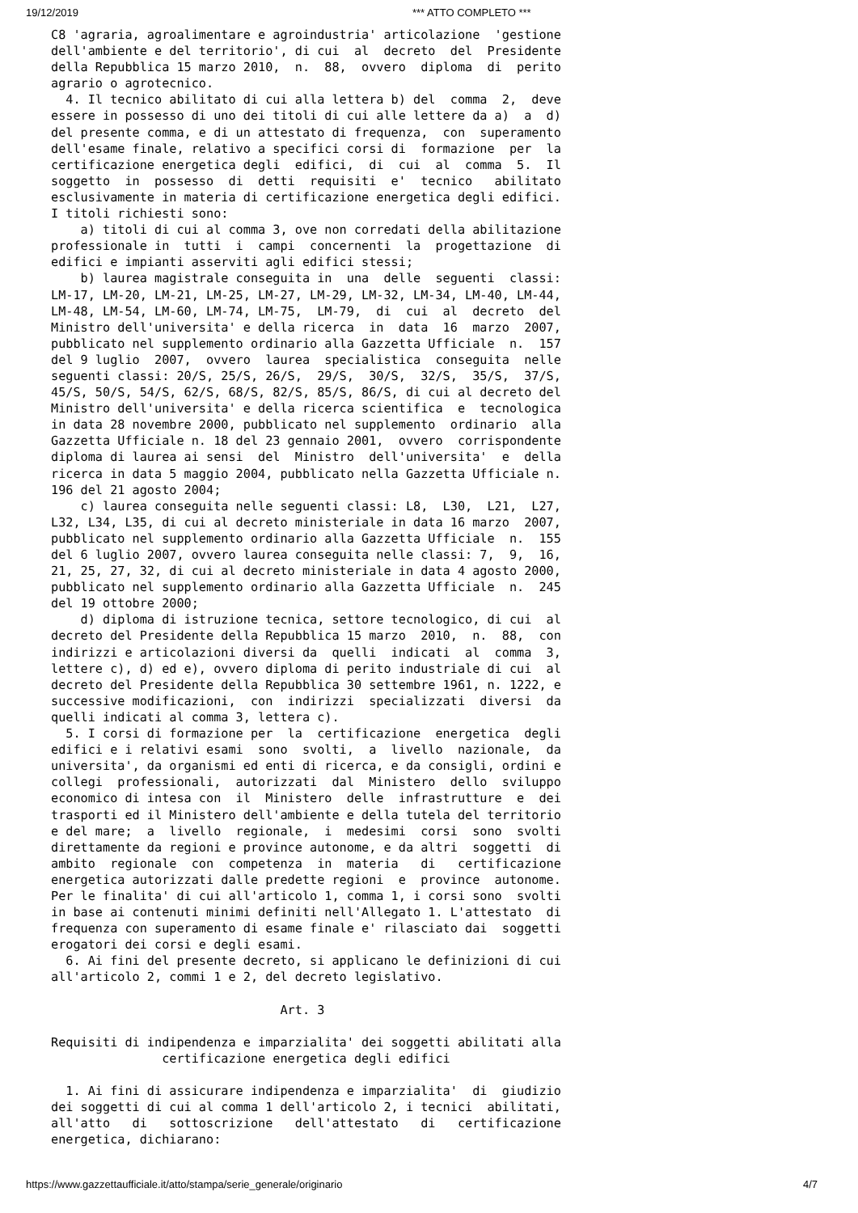19/12/2019 *** ATTO COMPLETO ***
C8 'agraria, agroalimentare e agroindustria' articolazione  'gestione
dell'ambiente e del territorio', di cui  al  decreto  del  Presidente
della Repubblica 15 marzo 2010,  n.  88,  ovvero  diploma  di  perito
agrario o agrotecnico.
  4. Il tecnico abilitato di cui alla lettera b) del  comma  2,  deve
essere in possesso di uno dei titoli di cui alle lettere da a)  a  d)
del presente comma, e di un attestato di frequenza,  con  superamento
dell'esame finale, relativo a specifici corsi di  formazione  per  la
certificazione energetica degli  edifici,  di  cui  al  comma  5.  Il
soggetto  in  possesso  di  detti  requisiti  e'  tecnico   abilitato
esclusivamente in materia di certificazione energetica degli edifici.
I titoli richiesti sono:
    a) titoli di cui al comma 3, ove non corredati della abilitazione
professionale in  tutti  i  campi  concernenti  la  progettazione  di
edifici e impianti asserviti agli edifici stessi;
    b) laurea magistrale conseguita in  una  delle  seguenti  classi:
LM-17, LM-20, LM-21, LM-25, LM-27, LM-29, LM-32, LM-34, LM-40, LM-44,
LM-48, LM-54, LM-60, LM-74, LM-75,  LM-79,  di  cui  al  decreto  del
Ministro dell'universita' e della ricerca  in  data  16  marzo  2007,
pubblicato nel supplemento ordinario alla Gazzetta Ufficiale  n.  157
del 9 luglio  2007,  ovvero  laurea  specialistica  conseguita  nelle
seguenti classi: 20/S, 25/S, 26/S,  29/S,  30/S,  32/S,  35/S,  37/S,
45/S, 50/S, 54/S, 62/S, 68/S, 82/S, 85/S, 86/S, di cui al decreto del
Ministro dell'universita' e della ricerca scientifica  e  tecnologica
in data 28 novembre 2000, pubblicato nel supplemento  ordinario  alla
Gazzetta Ufficiale n. 18 del 23 gennaio 2001,  ovvero  corrispondente
diploma di laurea ai sensi  del  Ministro  dell'universita'  e  della
ricerca in data 5 maggio 2004, pubblicato nella Gazzetta Ufficiale n.
196 del 21 agosto 2004;
    c) laurea conseguita nelle seguenti classi: L8,  L30,  L21,  L27,
L32, L34, L35, di cui al decreto ministeriale in data 16 marzo  2007,
pubblicato nel supplemento ordinario alla Gazzetta Ufficiale  n.  155
del 6 luglio 2007, ovvero laurea conseguita nelle classi: 7,  9,  16,
21, 25, 27, 32, di cui al decreto ministeriale in data 4 agosto 2000,
pubblicato nel supplemento ordinario alla Gazzetta Ufficiale  n.  245
del 19 ottobre 2000;
    d) diploma di istruzione tecnica, settore tecnologico, di cui  al
decreto del Presidente della Repubblica 15 marzo  2010,  n.  88,  con
indirizzi e articolazioni diversi da  quelli  indicati  al  comma  3,
lettere c), d) ed e), ovvero diploma di perito industriale di cui  al
decreto del Presidente della Repubblica 30 settembre 1961, n. 1222, e
successive modificazioni,  con  indirizzi  specializzati  diversi  da
quelli indicati al comma 3, lettera c).
  5. I corsi di formazione per  la  certificazione  energetica  degli
edifici e i relativi esami  sono  svolti,  a  livello  nazionale,  da
universita', da organismi ed enti di ricerca, e da consigli, ordini e
collegi  professionali,  autorizzati  dal  Ministero  dello  sviluppo
economico di intesa con  il  Ministero  delle  infrastrutture  e  dei
trasporti ed il Ministero dell'ambiente e della tutela del territorio
e del mare;  a  livello  regionale,  i  medesimi  corsi  sono  svolti
direttamente da regioni e province autonome, e da altri  soggetti  di
ambito  regionale  con  competenza  in  materia   di   certificazione
energetica autorizzati dalle predette regioni  e  province  autonome.
Per le finalita' di cui all'articolo 1, comma 1, i corsi sono  svolti
in base ai contenuti minimi definiti nell'Allegato 1. L'attestato  di
frequenza con superamento di esame finale e' rilasciato dai  soggetti
erogatori dei corsi e degli esami.
  6. Ai fini del presente decreto, si applicano le definizioni di cui
all'articolo 2, commi 1 e 2, del decreto legislativo.

                               Art. 3

Requisiti di indipendenza e imparzialita' dei soggetti abilitati alla
               certificazione energetica degli edifici

  1. Ai fini di assicurare indipendenza e imparzialita'  di  giudizio
dei soggetti di cui al comma 1 dell'articolo 2, i tecnici  abilitati,
all'atto   di   sottoscrizione   dell'attestato   di   certificazione
energetica, dichiarano:
https://www.gazzettaufficiale.it/atto/stampa/serie_generale/originario 4/7